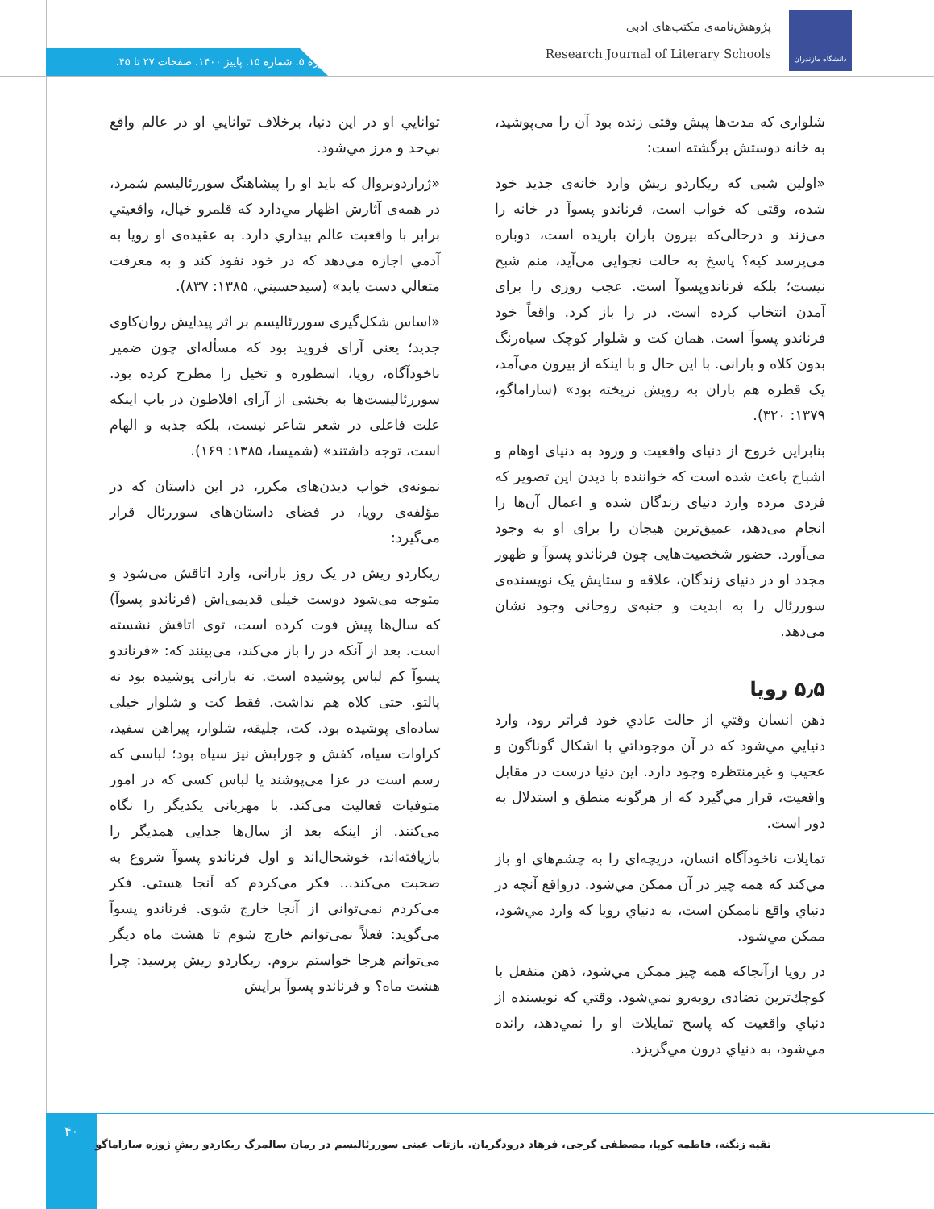دانشگاه مازندران
پژوهش‌نامه‌ی مکتب‌های ادبی
Research Journal of Literary Schools
دوره ۵. شماره ۱۵. پاییز ۱۴۰۰. صفحات ۲۷ تا ۴۵.
شلواری که مدت‌ها پیش وقتی زنده بود آن را می‌پوشید، به خانه دوستش برگشته است:
«اولین شبی که ریکاردو ریش وارد خانه‌ی جدید خود شده، وقتی که خواب است، فرناندو پسوآ در خانه را می‌زند و درحالی‌که بیرون باران باریده است، دوباره می‌پرسد کیه؟ پاسخ به حالت نجوایی می‌آید، منم شبح نیست؛ بلکه فرناندوپسوآ است. عجب روزی را برای آمدن انتخاب کرده است. در را باز کرد. واقعاً خود فرناندو پسوآ است. همان کت و شلوار کوچک سیاه‌رنگ بدون کلاه و بارانی. با این حال و با اینکه از بیرون می‌آمد، یک قطره هم باران به رویش نریخته بود» (ساراماگو، ۱۳۷۹: ۳۲۰).
بنابراین خروج از دنیای واقعیت و ورود به دنیای اوهام و اشباح باعث شده است که خواننده با دیدن این تصویر که فردی مرده وارد دنیای زندگان شده و اعمال آن‌ها را انجام می‌دهد، عمیق‌ترین هیجان را برای او به وجود می‌آورد. حضور شخصیت‌هایی چون فرناندو پسوآ و ظهور مجدد او در دنیای زندگان، علاقه و ستایش یک نویسنده‌ی سوررئال را به ابدیت و جنبه‌ی روحانی وجود نشان می‌دهد.
۵٫۵ رویا
ذهن انسان وقتي از حالت عادي خود فراتر رود، وارد دنيايي مي‌شود که در آن موجوداتي با اشکال گوناگون و عجيب و غيرمنتظره وجود دارد. اين دنيا درست در مقابل واقعيت، قرار مي‌گيرد که از هرگونه منطق و استدلال به دور است.
تمايلات ناخودآگاه انسان، دريچه‌اي را به چشم‌هاي او باز مي‌کند که همه چيز در آن ممکن مي‌شود. درواقع آنچه در دنياي واقع ناممکن است، به دنياي رويا که وارد مي‌شود، ممکن مي‌شود.
در رويا ازآنجاکه همه چيز ممکن مي‌شود، ذهن منفعل با کوچك‌ترين تضادی روبه‌رو نمي‌شود. وقتي که نويسنده از دنياي واقعيت که پاسخ تمايلات او را نمي‌دهد، رانده مي‌شود، به دنياي درون مي‌گريزد.
توانايي او در اين دنيا، برخلاف توانايي او در عالم واقع بي‌حد و مرز مي‌شود.
«ژراردونروال که بايد او را پيشاهنگ سوررئاليسم شمرد، در همه‌ی آثارش اظهار مي‌دارد که قلمرو خيال، واقعيتي برابر با واقعيت عالم بيداري دارد. به عقيده‌ی او رويا به آدمي اجازه مي‌دهد که در خود نفوذ کند و به معرفت متعالي دست يابد» (سيدحسيني، ۱۳۸۵: ۸۳۷).
«اساس شکل‌گیری سوررئالیسم بر اثر پیدایش روان‌کاوی جدید؛ یعنی آرای فروید بود که مسأله‌ای چون ضمیر ناخودآگاه، رویا، اسطوره و تخیل را مطرح کرده بود. سوررئالیست‌ها به بخشی از آرای افلاطون در باب اینکه علت فاعلی در شعر شاعر نیست، بلکه جذبه و الهام است، توجه داشتند» (شمیسا، ۱۳۸۵: ۱۶۹).
نمونه‌ی خواب دیدن‌های مکرر، در این داستان که در مؤلفه‌ی رویا، در فضای داستان‌های سوررئال قرار می‌گیرد:
ریکاردو ریش در یک روز بارانی، وارد اتاقش می‌شود و متوجه می‌شود دوست خیلی قدیمی‌اش (فرناندو پسوآ) که سال‌ها پیش فوت کرده است، توی اتاقش نشسته است. بعد از آنکه در را باز می‌کند، می‌بینند که: «فرناندو پسوآ کم لباس پوشیده است. نه بارانی پوشیده بود نه پالتو. حتی کلاه هم نداشت. فقط کت و شلوار خیلی ساده‌ای پوشیده بود. کت، جلیقه، شلوار، پیراهن سفید، کراوات سیاه، کفش و جورابش نیز سیاه بود؛ لباسی که رسم است در عزا می‌پوشند یا لباس کسی که در امور متوفیات فعالیت می‌کند. با مهربانی یکدیگر را نگاه می‌کنند. از اینکه بعد از سال‌ها جدایی همدیگر را بازیافته‌اند، خوشحال‌اند و اول فرناندو پسوآ شروع به صحبت می‌کند... فکر می‌کردم که آنجا هستی. فکر می‌کردم نمی‌توانی از آنجا خارج شوی. فرناندو پسوآ می‌گوید: فعلاً نمی‌توانم خارج شوم تا هشت ماه دیگر می‌توانم هرجا خواستم بروم. ریکاردو ریش پرسید: چرا هشت ماه؟ و فرناندو پسوآ برایش
۴۰
تقیه زنگنه، فاطمه کوپا، مصطفی گرجی، فرهاد درودگریان. بازتاب عینی سوررئالیسم در رمان سالمرگ ریکاردو ریشِ ژوزه ساراماگو